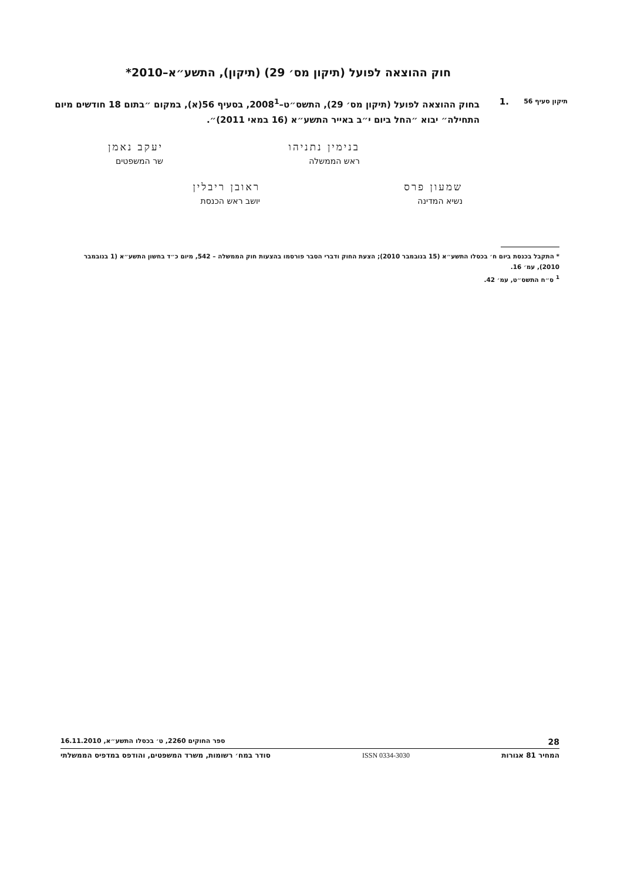חוק ההוצאה לפועל (תיקון מס׳ 29) (תיקון), התשע״א–2010*
תיקון סעיף 56
.1 בחוק ההוצאה לפועל (תיקון מס׳ 29), התשס״ט–2008<sup>1</sup>, בסעיף 56(א), במקום ״בתום 18 חודשים מיום התחילה״ יבוא ״החל ביום י״ב באייר התשע״א (16 במאי 2011)״.
בנימין נתניהו
ראש הממשלה
יעקב נאמן
שר המשפטים
שמעון פרס
נשיא המדינה
ראובן ריבלין
יושב ראש הכנסת
* התקבל בכנסת ביום ח׳ בכסלו התשע״א (15 בנובמבר 2010); הצעת החוק ודברי הסבר פורסמו בהצעות חוק הממשלה – 542, מיום כ״ד בחשון התשע״א (1 בנובמבר 2010), עמ׳ 16.
<sup>1</sup> ס״ח התשס״ט, עמ׳ 42.
28 ספר החוקים 2260, ט׳ בכסלו התשע״א, 16.11.2010
המחיר 81 אגורות ISSN 0334-3030 סודר במח׳ רשומות, משרד המשפטים, והודפס במדפיס הממשלתי